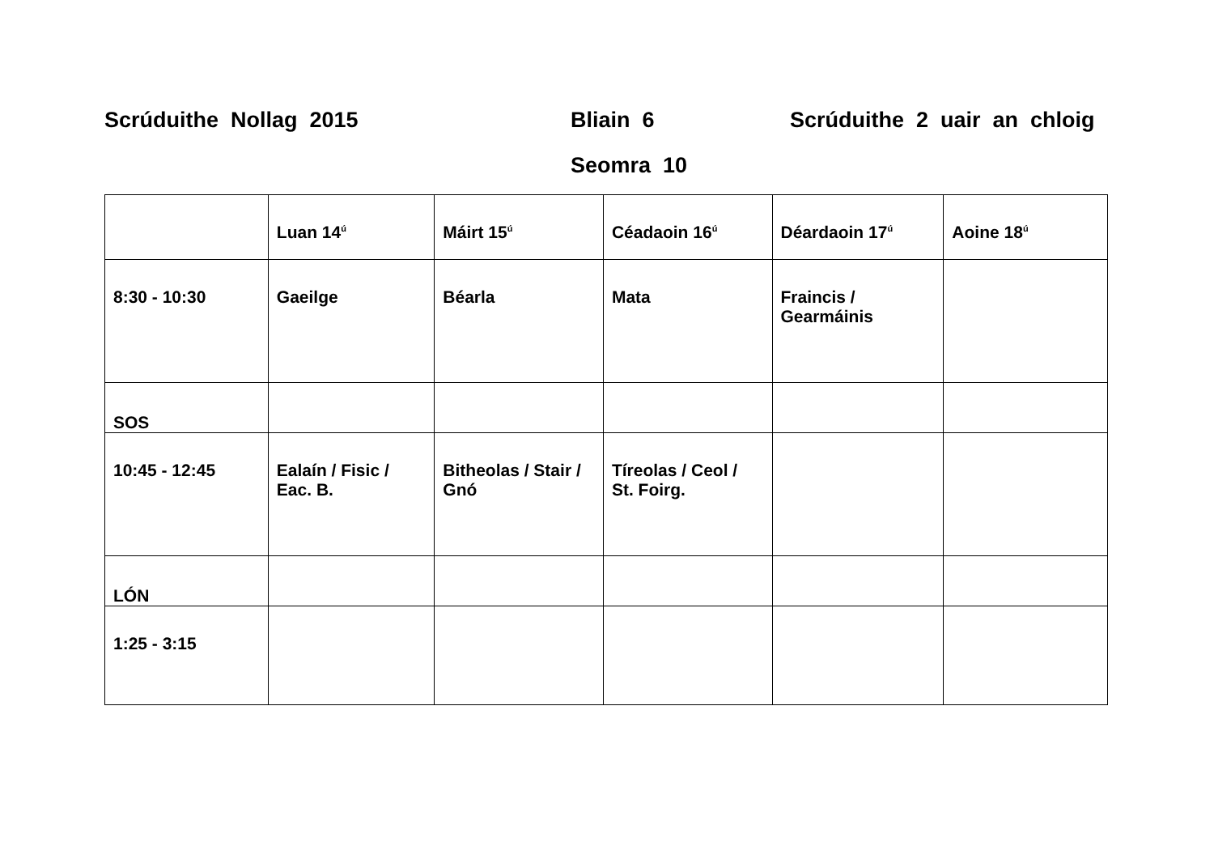Scrúduithe Nollag 2015 Bliain 6
Scrúduithe 2 uair an chloig
Seomra 10
| | Luan 14<sup>ú</sup> | Máirt 15<sup>ú</sup> | Céadaoin 16<sup>ú</sup> | Déardaoin 17<sup>ú</sup> | Aoine 18<sup>ú</sup> |
| 8:30 - 10:30 | Gaeilge | Béarla | Mata | Fraincis / Gearmáinis | |
| SOS | | | | | |
| 10:45 - 12:45 | Ealaín / Fisic / Eac. B. | Bitheolas / Stair / Gnó | Tíreolas / Ceol / St. Foirg. | | |
| LÓN | | | | | |
| 1:25 - 3:15 | | | | | |